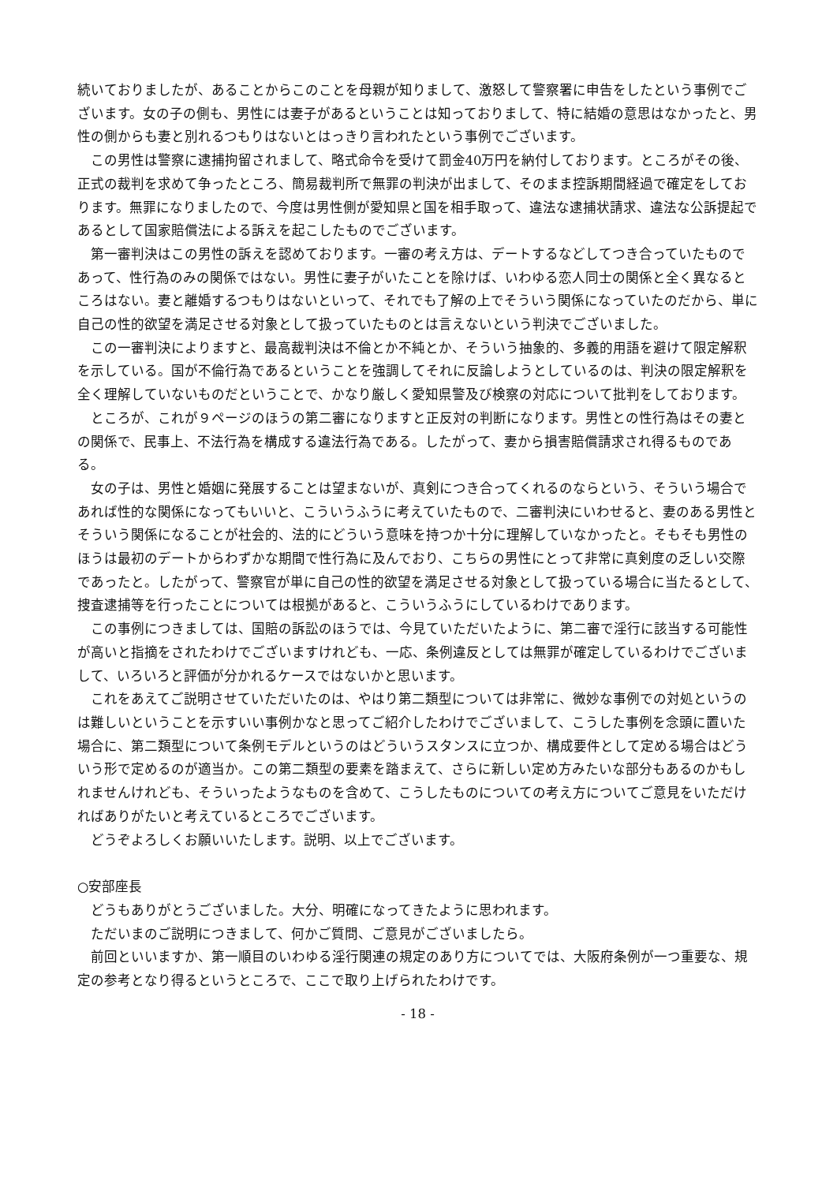続いておりましたが、あることからこのことを母親が知りまして、激怒して警察署に申告をしたという事例でございます。女の子の側も、男性には妻子があるということは知っておりまして、特に結婚の意思はなかったと、男性の側からも妻と別れるつもりはないとはっきり言われたという事例でございます。
この男性は警察に逮捕拘留されまして、略式命令を受けて罰金40万円を納付しております。ところがその後、正式の裁判を求めて争ったところ、簡易裁判所で無罪の判決が出まして、そのまま控訴期間経過で確定をしております。無罪になりましたので、今度は男性側が愛知県と国を相手取って、違法な逮捕状請求、違法な公訴提起であるとして国家賠償法による訴えを起こしたものでございます。
第一審判決はこの男性の訴えを認めております。一審の考え方は、デートするなどしてつき合っていたものであって、性行為のみの関係ではない。男性に妻子がいたことを除けば、いわゆる恋人同士の関係と全く異なるところはない。妻と離婚するつもりはないといって、それでも了解の上でそういう関係になっていたのだから、単に自己の性的欲望を満足させる対象として扱っていたものとは言えないという判決でございました。
この一審判決によりますと、最高裁判決は不倫とか不純とか、そういう抽象的、多義的用語を避けて限定解釈を示している。国が不倫行為であるということを強調してそれに反論しようとしているのは、判決の限定解釈を全く理解していないものだということで、かなり厳しく愛知県警及び検察の対応について批判をしております。
ところが、これが９ページのほうの第二審になりますと正反対の判断になります。男性との性行為はその妻との関係で、民事上、不法行為を構成する違法行為である。したがって、妻から損害賠償請求され得るものである。
女の子は、男性と婚姻に発展することは望まないが、真剣につき合ってくれるのならという、そういう場合であれば性的な関係になってもいいと、こういうふうに考えていたもので、二審判決にいわせると、妻のある男性とそういう関係になることが社会的、法的にどういう意味を持つか十分に理解していなかったと。そもそも男性のほうは最初のデートからわずかな期間で性行為に及んでおり、こちらの男性にとって非常に真剣度の乏しい交際であったと。したがって、警察官が単に自己の性的欲望を満足させる対象として扱っている場合に当たるとして、捜査逮捕等を行ったことについては根拠があると、こういうふうにしているわけであります。
この事例につきましては、国賠の訴訟のほうでは、今見ていただいたように、第二審で淫行に該当する可能性が高いと指摘をされたわけでございますけれども、一応、条例違反としては無罪が確定しているわけでございまして、いろいろと評価が分かれるケースではないかと思います。
これをあえてご説明させていただいたのは、やはり第二類型については非常に、微妙な事例での対処というのは難しいということを示すいい事例かなと思ってご紹介したわけでございまして、こうした事例を念頭に置いた場合に、第二類型について条例モデルというのはどういうスタンスに立つか、構成要件として定める場合はどういう形で定めるのが適当か。この第二類型の要素を踏まえて、さらに新しい定め方みたいな部分もあるのかもしれませんけれども、そういったようなものを含めて、こうしたものについての考え方についてご意見をいただければありがたいと考えているところでございます。
どうぞよろしくお願いいたします。説明、以上でございます。
○安部座長
どうもありがとうございました。大分、明確になってきたように思われます。
ただいまのご説明につきまして、何かご質問、ご意見がございましたら。
前回といいますか、第一順目のいわゆる淫行関連の規定のあり方についてでは、大阪府条例が一つ重要な、規定の参考となり得るというところで、ここで取り上げられたわけです。
- 18 -